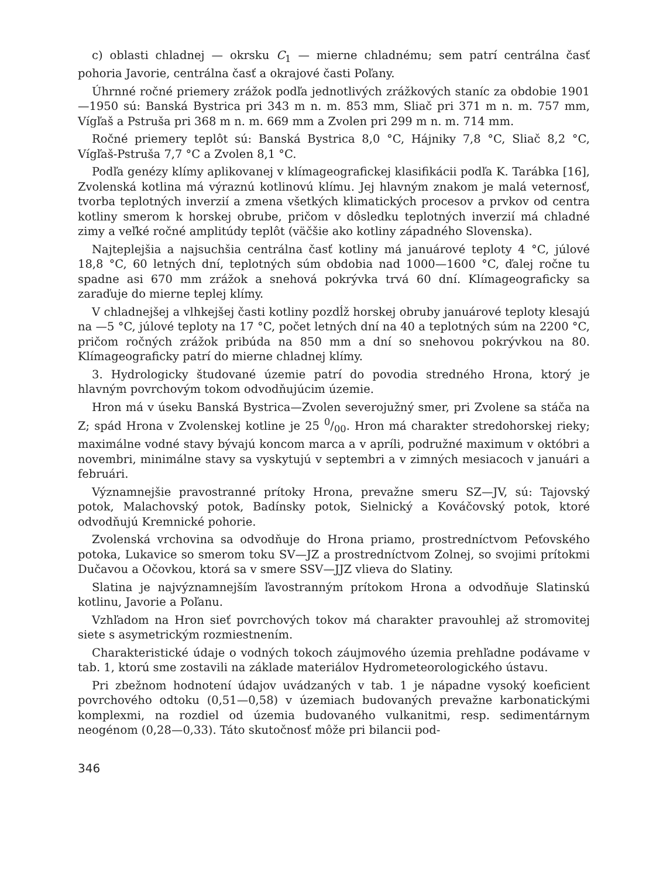c) oblasti chladnej — okrsku C<sub>1</sub> — mierne chladnému; sem patrí centrálna časť pohoria Javorie, centrálna časť a okrajové časti Poľany.
Úhrnné ročné priemery zrážok podľa jednotlivých zrážkových staníc za obdobie 1901—1950 sú: Banská Bystrica pri 343 m n. m. 853 mm, Sliač pri 371 m n. m. 757 mm, Vígľaš a Pstruša pri 368 m n. m. 669 mm a Zvolen pri 299 m n. m. 714 mm.
Ročné priemery teplôt sú: Banská Bystrica 8,0 °C, Hájniky 7,8 °C, Sliač 8,2 °C, Vígľaš-Pstruša 7,7 °C a Zvolen 8,1 °C.
Podľa genézy klímy aplikovanej v klímageografickej klasifikácii podľa K. Tarábka [16], Zvolenská kotlina má výraznú kotlinovú klímu. Jej hlavným znakom je malá veternosť, tvorba teplotných inverzií a zmena všetkých klimatických procesov a prvkov od centra kotliny smerom k horskej obrube, pričom v dôsledku teplotných inverzií má chladné zimy a veľké ročné amplitúdy teplôt (väčšie ako kotliny západného Slovenska).
Najteplejšia a najsuchšia centrálna časť kotliny má januárové teploty 4 °C, júlové 18,8 °C, 60 letných dní, teplotných súm obdobia nad 1000—1600 °C, ďalej ročne tu spadne asi 670 mm zrážok a snehová pokrývka trvá 60 dní. Klímageograficky sa zaraďuje do mierne teplej klímy.
V chladnejšej a vlhkejšej časti kotliny pozdĺž horskej obruby januárové teploty klesajú na —5 °C, júlové teploty na 17 °C, počet letných dní na 40 a teplotných súm na 2200 °C, pričom ročných zrážok pribúda na 850 mm a dní so snehovou pokrývkou na 80. Klímageograficky patrí do mierne chladnej klímy.
3. Hydrologicky študované územie patrí do povodia stredného Hrona, ktorý je hlavným povrchovým tokom odvodňujúcim územie.
Hron má v úseku Banská Bystrica—Zvolen severojužný smer, pri Zvolene sa stáča na Z; spád Hrona v Zvolenskej kotline je 25 0/00. Hron má charakter stredohorskej rieky; maximálne vodné stavy bývajú koncom marca a v apríli, podružné maximum v októbri a novembri, minimálne stavy sa vyskytujú v septembri a v zimných mesiacoch v januári a februári.
Významnejšie pravostranné prítoky Hrona, prevažne smeru SZ—JV, sú: Tajovský potok, Malachovský potok, Badínsky potok, Sielnický a Kováčovský potok, ktoré odvodňujú Kremnické pohorie.
Zvolenská vrchovina sa odvodňuje do Hrona priamo, prostredníctvom Peťovského potoka, Lukavice so smerom toku SV—JZ a prostredníctvom Zolnej, so svojimi prítokmi Dučavou a Očovkou, ktorá sa v smere SSV—JJZ vlieva do Slatiny.
Slatina je najvýznamnejším ľavostranným prítokom Hrona a odvodňuje Slatinskú kotlinu, Javorie a Poľanu.
Vzhľadom na Hron sieť povrchových tokov má charakter pravouhlej až stromovitej siete s asymetrickým rozmiestnením.
Charakteristické údaje o vodných tokoch záujmového územia prehľadne podávame v tab. 1, ktorú sme zostavili na základe materiálov Hydrometeorologického ústavu.
Pri zbežnom hodnotení údajov uvádzaných v tab. 1 je nápadne vysoký koeficient povrchového odtoku (0,51—0,58) v územiach budovaných prevažne karbonatickými komplexmi, na rozdiel od územia budovaného vulkanitmi, resp. sedimentárnym neogénom (0,28—0,33). Táto skutočnosť môže pri bilancii pod-
346